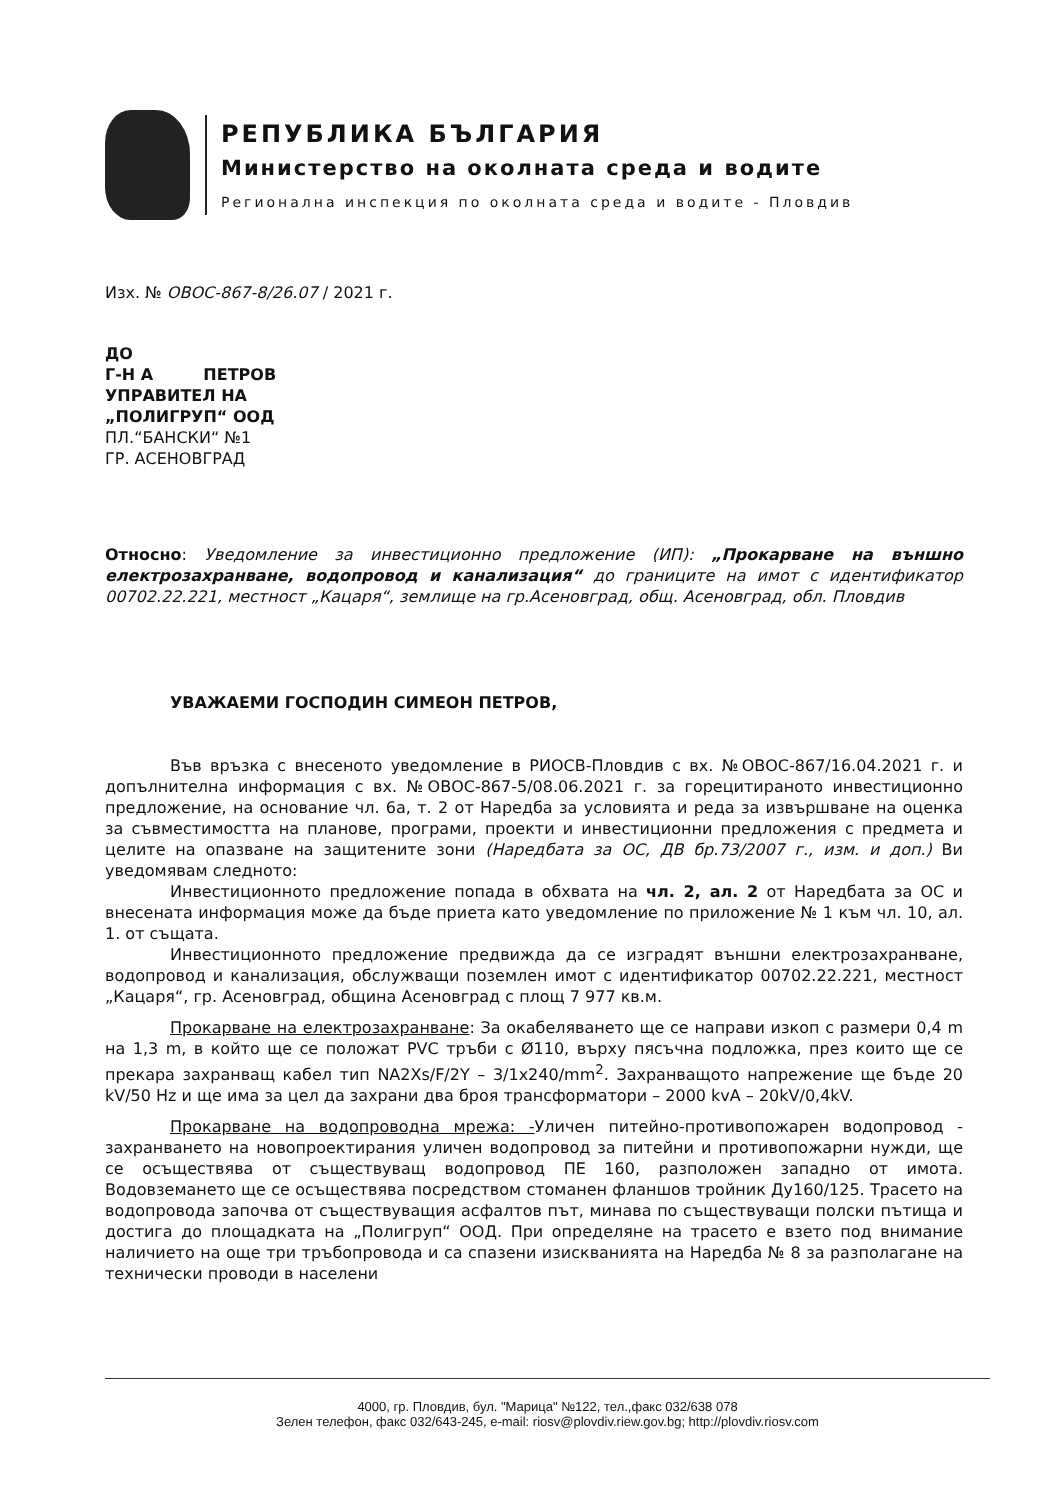РЕПУБЛИКА БЪЛГАРИЯ
Министерство на околната среда и водите
Регионална инспекция по околната среда и водите - Пловдив
Изх. № ОВОС-867-8/26.07 / 2021 г.
ДО
Г-Н А ПЕТРОВ
УПРАВИТЕЛ НА
„ПОЛИГРУП“ ООД
ПЛ.“БАНСКИ“ №1
ГР. АСЕНОВГРАД
Относно: Уведомление за инвестиционно предложение (ИП): „Прокарване на външно електрозахранване, водопровод и канализация“ до границите на имот с идентификатор 00702.22.221, местност „Кацаря“, землище на гр.Асеновград, общ. Асеновград, обл. Пловдив
УВАЖАЕМИ ГОСПОДИН СИМЕОН ПЕТРОВ,
Във връзка с внесеното уведомление в РИОСВ-Пловдив с вх. №ОВОС-867/16.04.2021 г. и допълнителна информация с вх. №ОВОС-867-5/08.06.2021 г. за горецитираното инвестиционно предложение, на основание чл. 6а, т. 2 от Наредба за условията и реда за извършване на оценка за съвместимостта на планове, програми, проекти и инвестиционни предложения с предмета и целите на опазване на защитените зони (Наредбата за ОС, ДВ бр.73/2007 г., изм. и доп.) Ви уведомявам следното:
Инвестиционното предложение попада в обхвата на чл. 2, ал. 2 от Наредбата за ОС и внесената информация може да бъде приета като уведомление по приложение № 1 към чл. 10, ал. 1. от същата.
Инвестиционното предложение предвижда да се изградят външни електрозахранване, водопровод и канализация, обслужващи поземлен имот с идентификатор 00702.22.221, местност „Кацаря“, гр. Асеновград, община Асеновград с площ 7 977 кв.м.
Прокарване на електрозахранване: За окабеляването ще се направи изкоп с размери 0,4 m на 1,3 m, в който ще се положат PVC тръби с Ø110, върху пясъчна подложка, през които ще се прекара захранващ кабел тип NA2Xs/F/2Y – 3/1x240/mm<sup>2</sup>. Захранващото напрежение ще бъде 20 kV/50 Hz и ще има за цел да захрани два броя трансформатори – 2000 kvA – 20kV/0,4kV.
Прокарване на водопроводна мрежа: -Уличен питейно-противопожарен водопровод - захранването на новопроектирания уличен водопровод за питейни и противопожарни нужди, ще се осъществява от съществуващ водопровод ПЕ 160, разположен западно от имота. Водовземането ще се осъществява посредством стоманен фланшов тройник Ду160/125. Трасето на водопровода започва от съществуващия асфалтов път, минава по съществуващи полски пътища и достига до площадката на „Полигруп“ ООД. При определяне на трасето е взето под внимание наличието на още три тръбопровода и са спазени изискванията на Наредба № 8 за разполагане на технически проводи в населени
4000, гр. Пловдив, бул. "Марица" №122, тел.,факс 032/638 078
Зелен телефон, факс 032/643-245, e-mail: riosv@plovdiv.riew.gov.bg; http://plovdiv.riosv.com